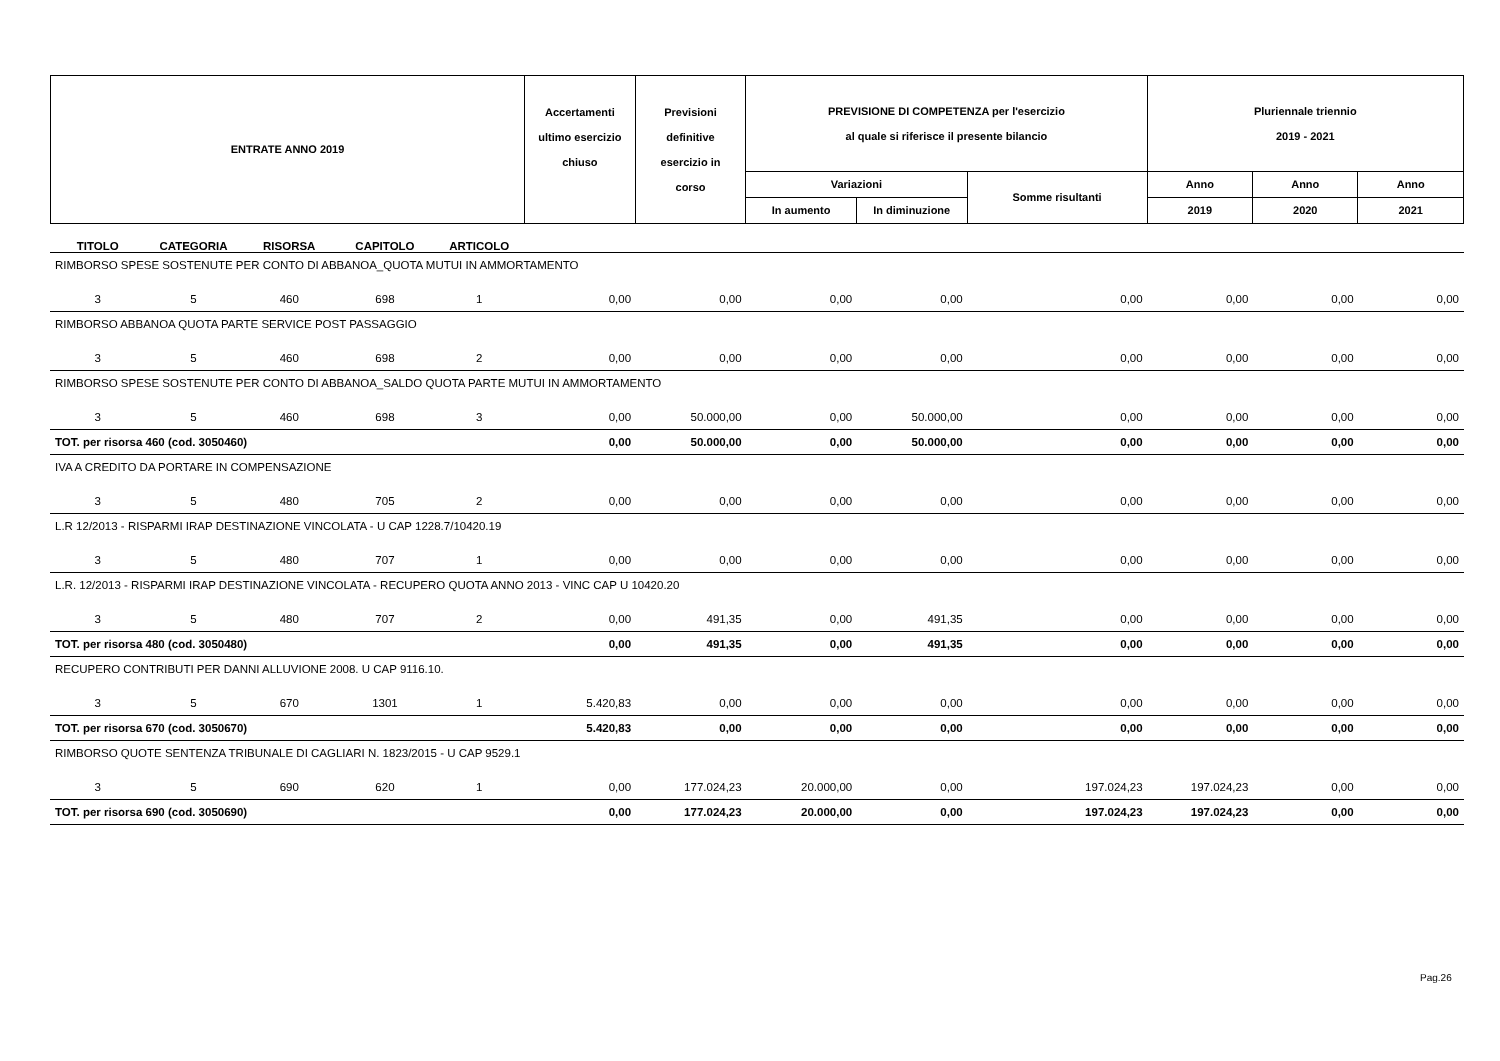| ENTRATE ANNO 2019 | Accertamenti ultimo esercizio chiuso | Previsioni definitive esercizio in corso | PREVISIONE DI COMPETENZA per l'esercizio al quale si riferisce il presente bilancio | | | Pluriennale triennio 2019 - 2021 | | |
| | | | Variazioni | | Somme risultanti | Anno | Anno | Anno |
| | | | In aumento | In diminuzione | | 2019 | 2020 | 2021 |
| TITOLO | CATEGORIA | RISORSA | CAPITOLO | ARTICOLO | | | | | | | | |
| RIMBORSO SPESE SOSTENUTE PER CONTO DI ABBANOA_QUOTA MUTUI IN AMMORTAMENTO | | | | | | | | | | | | |
| 3 | 5 | 460 | 698 | 1 | 0,00 | 0,00 | 0,00 | 0,00 | 0,00 | 0,00 | 0,00 | 0,00 |
| RIMBORSO ABBANOA QUOTA PARTE SERVICE POST PASSAGGIO | | | | | | | | | | | | |
| 3 | 5 | 460 | 698 | 2 | 0,00 | 0,00 | 0,00 | 0,00 | 0,00 | 0,00 | 0,00 | 0,00 |
| RIMBORSO SPESE SOSTENUTE PER CONTO DI ABBANOA_SALDO QUOTA PARTE MUTUI IN AMMORTAMENTO | | | | | | | | | | | | |
| 3 | 5 | 460 | 698 | 3 | 0,00 | 50.000,00 | 0,00 | 50.000,00 | 0,00 | 0,00 | 0,00 | 0,00 |
| TOT. per risorsa 460 (cod. 3050460) | | | | | 0,00 | 50.000,00 | 0,00 | 50.000,00 | 0,00 | 0,00 | 0,00 | 0,00 |
| IVA A CREDITO DA PORTARE IN COMPENSAZIONE | | | | | | | | | | | | |
| 3 | 5 | 480 | 705 | 2 | 0,00 | 0,00 | 0,00 | 0,00 | 0,00 | 0,00 | 0,00 | 0,00 |
| L.R 12/2013 - RISPARMI IRAP DESTINAZIONE VINCOLATA - U CAP 1228.7/10420.19 | | | | | | | | | | | | |
| 3 | 5 | 480 | 707 | 1 | 0,00 | 0,00 | 0,00 | 0,00 | 0,00 | 0,00 | 0,00 | 0,00 |
| L.R. 12/2013 - RISPARMI IRAP DESTINAZIONE VINCOLATA - RECUPERO QUOTA ANNO 2013 - VINC CAP U 10420.20 | | | | | | | | | | | | |
| 3 | 5 | 480 | 707 | 2 | 0,00 | 491,35 | 0,00 | 491,35 | 0,00 | 0,00 | 0,00 | 0,00 |
| TOT. per risorsa 480 (cod. 3050480) | | | | | 0,00 | 491,35 | 0,00 | 491,35 | 0,00 | 0,00 | 0,00 | 0,00 |
| RECUPERO CONTRIBUTI PER DANNI ALLUVIONE 2008. U CAP 9116.10. | | | | | | | | | | | | |
| 3 | 5 | 670 | 1301 | 1 | 5.420,83 | 0,00 | 0,00 | 0,00 | 0,00 | 0,00 | 0,00 | 0,00 |
| TOT. per risorsa 670 (cod. 3050670) | | | | | 5.420,83 | 0,00 | 0,00 | 0,00 | 0,00 | 0,00 | 0,00 | 0,00 |
| RIMBORSO QUOTE SENTENZA TRIBUNALE DI CAGLIARI N. 1823/2015 - U CAP 9529.1 | | | | | | | | | | | | |
| 3 | 5 | 690 | 620 | 1 | 0,00 | 177.024,23 | 20.000,00 | 0,00 | 197.024,23 | 197.024,23 | 0,00 | 0,00 |
| TOT. per risorsa 690 (cod. 3050690) | | | | | 0,00 | 177.024,23 | 20.000,00 | 0,00 | 197.024,23 | 197.024,23 | 0,00 | 0,00 |
Pag.26